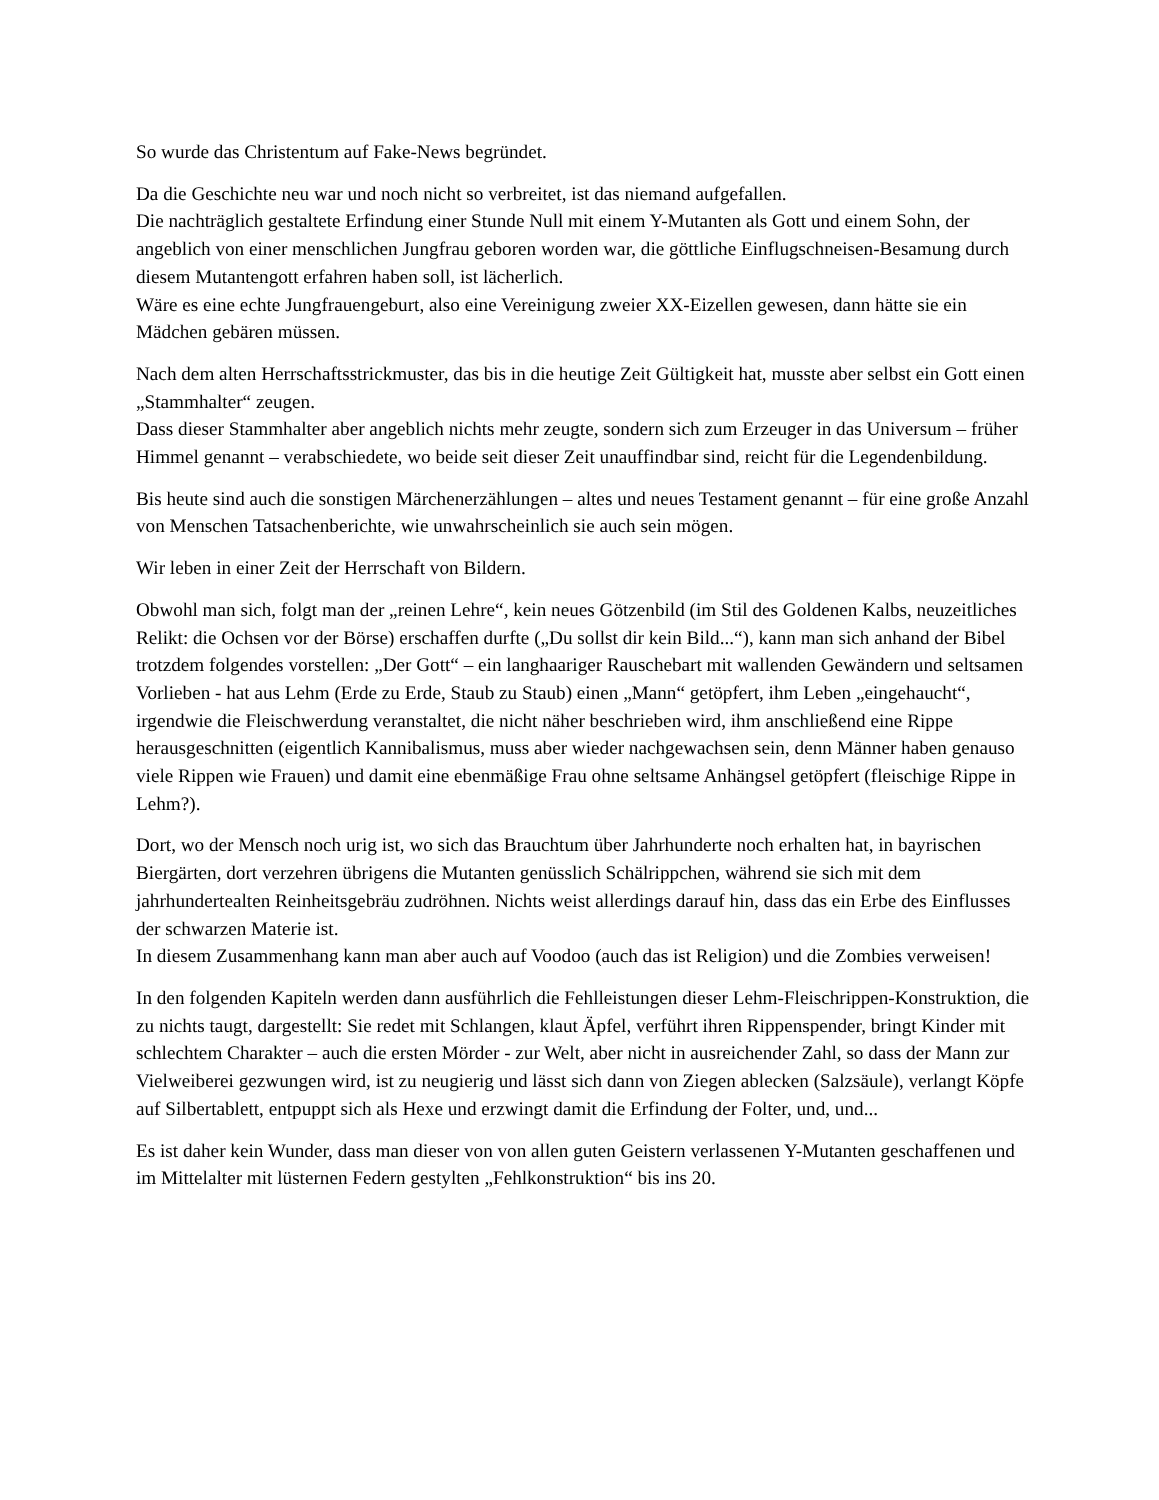So wurde das Christentum auf Fake-News begründet.
Da die Geschichte neu war und noch nicht so verbreitet, ist das niemand aufgefallen.
Die nachträglich gestaltete Erfindung einer Stunde Null mit einem Y-Mutanten als Gott und einem Sohn, der angeblich von einer menschlichen Jungfrau geboren worden war, die göttliche Einflugschneisen-Besamung durch diesem Mutantengott erfahren haben soll, ist lächerlich.
Wäre es eine echte Jungfrauengeburt, also eine Vereinigung zweier XX-Eizellen gewesen, dann hätte sie ein Mädchen gebären müssen.
Nach dem alten Herrschaftsstrickmuster, das bis in die heutige Zeit Gültigkeit hat, musste aber selbst ein Gott einen „Stammhalter“ zeugen.
Dass dieser Stammhalter aber angeblich nichts mehr zeugte, sondern sich zum Erzeuger in das Universum – früher Himmel genannt – verabschiedete, wo beide seit dieser Zeit unauffindbar sind, reicht für die Legendenbildung.
Bis heute sind auch die sonstigen Märchenerzählungen – altes und neues Testament genannt – für eine große Anzahl von Menschen Tatsachenberichte, wie unwahrscheinlich sie auch sein mögen.
Wir leben in einer Zeit der Herrschaft von Bildern.
Obwohl man sich, folgt man der „reinen Lehre“, kein neues Götzenbild (im Stil des Goldenen Kalbs, neuzeitliches Relikt: die Ochsen vor der Börse) erschaffen durfte („Du sollst dir kein Bild...“), kann man sich anhand der Bibel trotzdem folgendes vorstellen: „Der Gott“ – ein langhaariger Rauschebart mit wallenden Gewändern und seltsamen Vorlieben - hat aus Lehm (Erde zu Erde, Staub zu Staub) einen „Mann“ getöpfert, ihm Leben „eingehaucht“, irgendwie die Fleischwerdung veranstaltet, die nicht näher beschrieben wird, ihm anschließend eine Rippe herausgeschnitten (eigentlich Kannibalismus, muss aber wieder nachgewachsen sein, denn Männer haben genauso viele Rippen wie Frauen) und damit eine ebenmäßige Frau ohne seltsame Anhängsel getöpfert (fleischige Rippe in Lehm?).
Dort, wo der Mensch noch urig ist, wo sich das Brauchtum über Jahrhunderte noch erhalten hat, in bayrischen Biergärten, dort verzehren übrigens die Mutanten genüsslich Schälrippchen, während sie sich mit dem jahrhundertealten Reinheitsgebräu zudröhnen. Nichts weist allerdings darauf hin, dass das ein Erbe des Einflusses der schwarzen Materie ist.
In diesem Zusammenhang kann man aber auch auf Voodoo (auch das ist Religion) und die Zombies verweisen!
In den folgenden Kapiteln werden dann ausführlich die Fehlleistungen dieser Lehm-Fleischrippen-Konstruktion, die zu nichts taugt, dargestellt: Sie redet mit Schlangen, klaut Äpfel, verführt ihren Rippenspender, bringt Kinder mit schlechtem Charakter – auch die ersten Mörder - zur Welt, aber nicht in ausreichender Zahl, so dass der Mann zur Vielweiberei gezwungen wird, ist zu neugierig und lässt sich dann von Ziegen ablecken (Salzsäule), verlangt Köpfe auf Silbertablett, entpuppt sich als Hexe und erzwingt damit die Erfindung der Folter, und, und...
Es ist daher kein Wunder, dass man dieser von von allen guten Geistern verlassenen Y-Mutanten geschaffenen und im Mittelalter mit lüsternen Federn gestylten „Fehlkonstruktion“ bis ins 20.